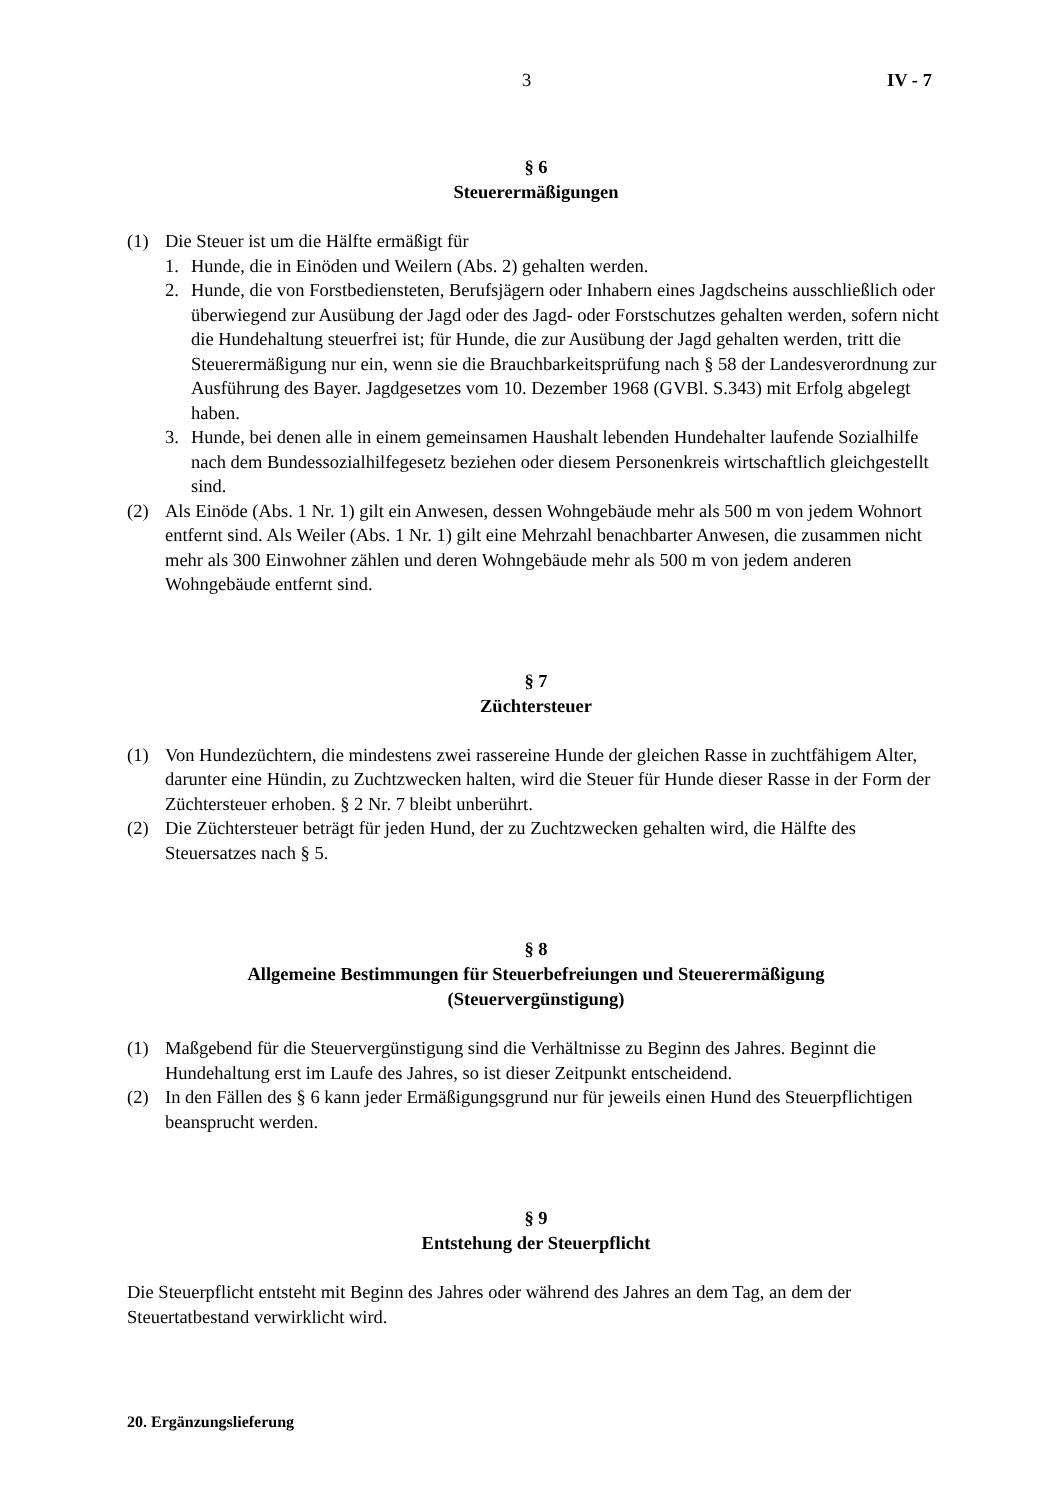3 IV - 7
§ 6
Steuerermäßigungen
(1) Die Steuer ist um die Hälfte ermäßigt für
1. Hunde, die in Einöden und Weilern (Abs. 2) gehalten werden.
2. Hunde, die von Forstbediensteten, Berufsjägern oder Inhabern eines Jagdscheins ausschließlich oder überwiegend zur Ausübung der Jagd oder des Jagd- oder Forstschutzes gehalten werden, sofern nicht die Hundehaltung steuerfrei ist; für Hunde, die zur Ausübung der Jagd gehalten werden, tritt die Steuerermäßigung nur ein, wenn sie die Brauchbarkeitsprüfung nach § 58 der Landesverordnung zur Ausführung des Bayer. Jagdgesetzes vom 10. Dezember 1968 (GVBl. S.343) mit Erfolg abgelegt haben.
3. Hunde, bei denen alle in einem gemeinsamen Haushalt lebenden Hundehalter laufende Sozialhilfe nach dem Bundessozialhilfegesetz beziehen oder diesem Personenkreis wirtschaftlich gleichgestellt sind.
(2) Als Einöde (Abs. 1 Nr. 1) gilt ein Anwesen, dessen Wohngebäude mehr als 500 m von jedem Wohnort entfernt sind. Als Weiler (Abs. 1 Nr. 1) gilt eine Mehrzahl benachbarter Anwesen, die zusammen nicht mehr als 300 Einwohner zählen und deren Wohngebäude mehr als 500 m von jedem anderen Wohngebäude entfernt sind.
§ 7
Züchtersteuer
(1) Von Hundezüchtern, die mindestens zwei rassereine Hunde der gleichen Rasse in zuchtfähigem Alter, darunter eine Hündin, zu Zuchtzwecken halten, wird die Steuer für Hunde dieser Rasse in der Form der Züchtersteuer erhoben. § 2 Nr. 7 bleibt unberührt.
(2) Die Züchtersteuer beträgt für jeden Hund, der zu Zuchtzwecken gehalten wird, die Hälfte des Steuersatzes nach § 5.
§ 8
Allgemeine Bestimmungen für Steuerbefreiungen und Steuerermäßigung
(Steuervergünstigung)
(1) Maßgebend für die Steuervergünstigung sind die Verhältnisse zu Beginn des Jahres. Beginnt die Hundehaltung erst im Laufe des Jahres, so ist dieser Zeitpunkt entscheidend.
(2) In den Fällen des § 6 kann jeder Ermäßigungsgrund nur für jeweils einen Hund des Steuerpflichtigen beansprucht werden.
§ 9
Entstehung der Steuerpflicht
Die Steuerpflicht entsteht mit Beginn des Jahres oder während des Jahres an dem Tag, an dem der Steuertatbestand verwirklicht wird.
20. Ergänzungslieferung